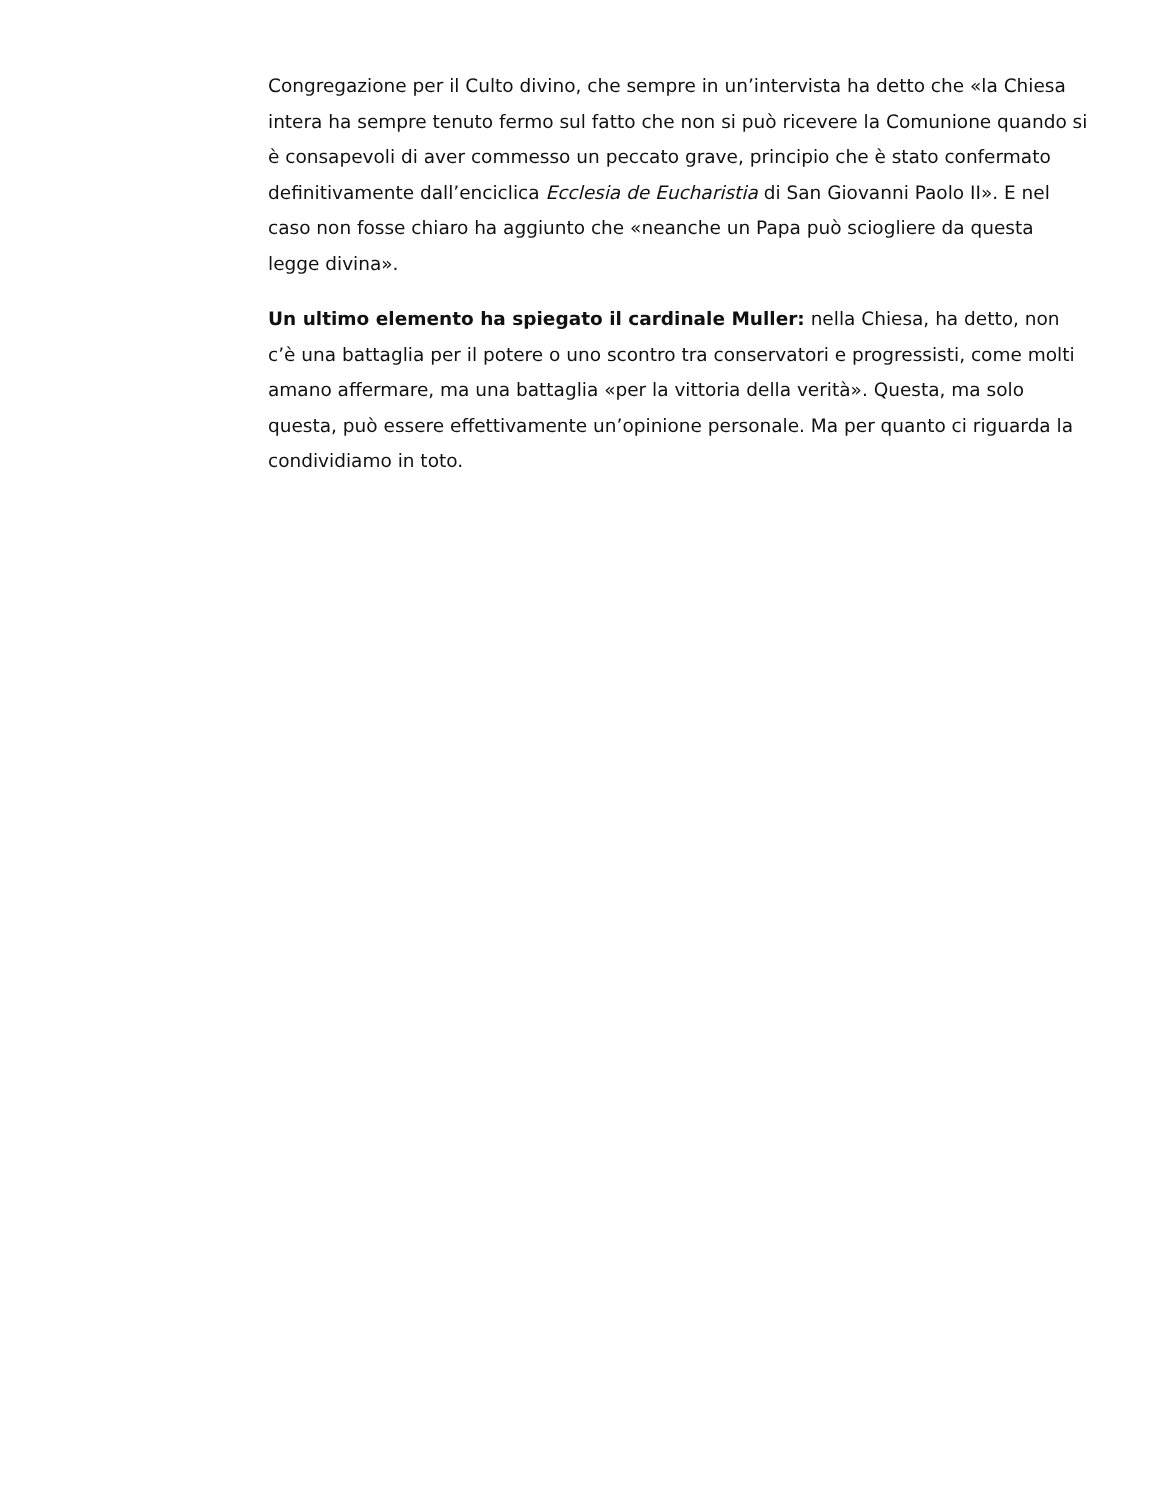Congregazione per il Culto divino, che sempre in un’intervista ha detto che «la Chiesa intera ha sempre tenuto fermo sul fatto che non si può ricevere la Comunione quando si è consapevoli di aver commesso un peccato grave, principio che è stato confermato definitivamente dall’enciclica Ecclesia de Eucharistia di San Giovanni Paolo II». E nel caso non fosse chiaro ha aggiunto che «neanche un Papa può sciogliere da questa legge divina».
Un ultimo elemento ha spiegato il cardinale Muller: nella Chiesa, ha detto, non c’è una battaglia per il potere o uno scontro tra conservatori e progressisti, come molti amano affermare, ma una battaglia «per la vittoria della verità». Questa, ma solo questa, può essere effettivamente un’opinione personale. Ma per quanto ci riguarda la condividiamo in toto.